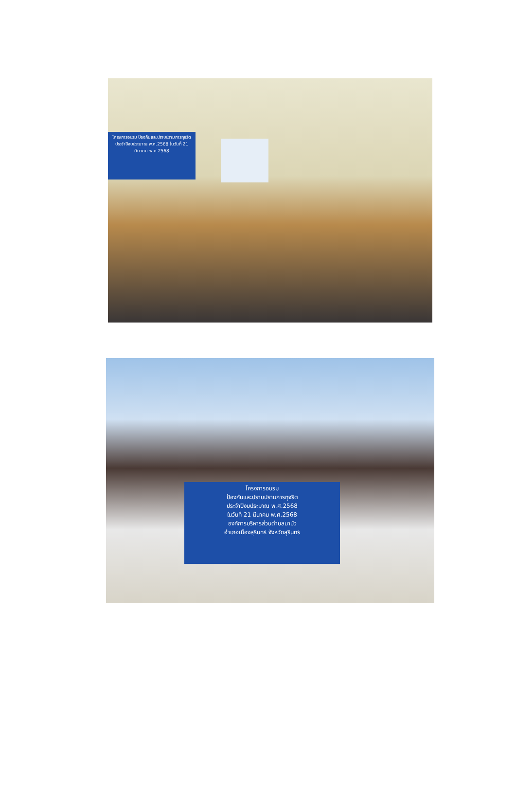โครงการอบรม ป้องกันและปราบปรามการทุจริต ประจำปีงบประมาณ พ.ศ.2568 ในวันที่ 21 มีนาคม พ.ศ.2568
โครงการอบรม
ป้องกันและปราบปรามการทุจริต
ประจำปีงบประมาณ พ.ศ.2568
ในวันที่ 21 มีนาคม พ.ศ.2568
องค์การบริหารส่วนตำบลนาบัว
อำเภอเมืองสุรินทร์ จังหวัดสุรินทร์